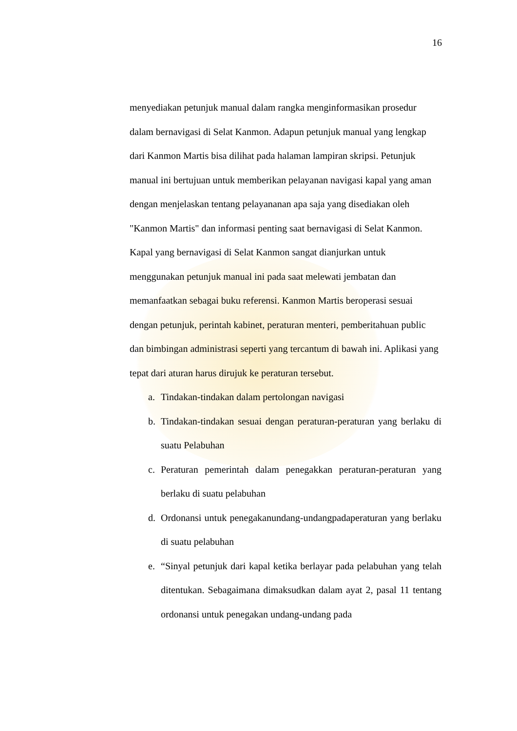16
menyediakan petunjuk manual dalam rangka menginformasikan prosedur dalam bernavigasi di Selat Kanmon. Adapun petunjuk manual yang lengkap dari Kanmon Martis bisa dilihat pada halaman lampiran skripsi. Petunjuk manual ini bertujuan untuk memberikan pelayanan navigasi kapal yang aman dengan menjelaskan tentang pelayananan apa saja yang disediakan oleh "Kanmon Martis" dan informasi penting saat bernavigasi di Selat Kanmon. Kapal yang bernavigasi di Selat Kanmon sangat dianjurkan untuk menggunakan petunjuk manual ini pada saat melewati jembatan dan memanfaatkan sebagai buku referensi. Kanmon Martis beroperasi sesuai dengan petunjuk, perintah kabinet, peraturan menteri, pemberitahuan public dan bimbingan administrasi seperti yang tercantum di bawah ini. Aplikasi yang tepat dari aturan harus dirujuk ke peraturan tersebut.
a. Tindakan-tindakan dalam pertolongan navigasi
b. Tindakan-tindakan sesuai dengan peraturan-peraturan yang berlaku di suatu Pelabuhan
c. Peraturan pemerintah dalam penegakkan peraturan-peraturan yang berlaku di suatu pelabuhan
d. Ordonansi untuk penegakanundang-undangpadaperaturan yang berlaku di suatu pelabuhan
e. “Sinyal petunjuk dari kapal ketika berlayar pada pelabuhan yang telah ditentukan. Sebagaimana dimaksudkan dalam ayat 2, pasal 11 tentang ordonansi untuk penegakan undang-undang pada